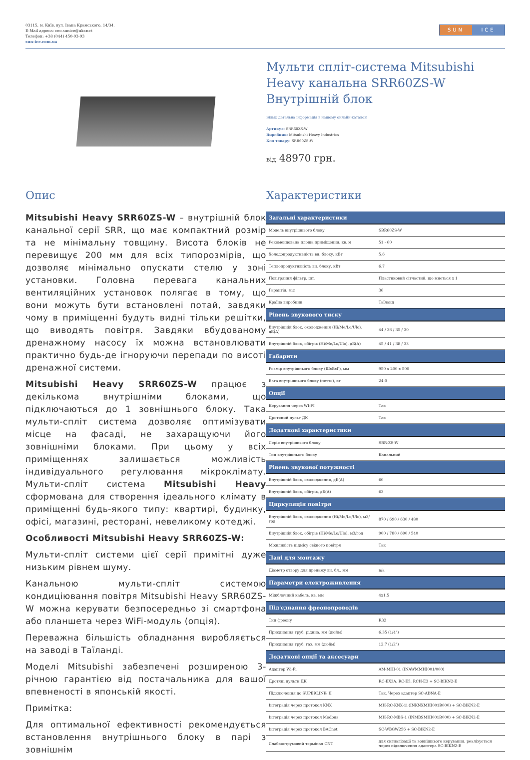03115, м. Київ, вул. Івана Крамського, 14/34.
E-Mail адреса: ceo.sunice@ukr.net
Телефон: +38 (044) 450-93-93
sun-ice.com.ua
SUN ICE
Мульти спліт-система Mitsubishi Heavy канальна SRR60ZS-W Внутрішній блок
Більш детальна інформація в нашому онлайн-каталозі
Артикул: SRR60ZS-W
Виробник: Mitsubishi Heavy Industries
Код товару: SRR60ZS-W
від 48970 грн.
Опис
Mitsubishi Heavy SRR60ZS-W – внутрішній блок канальної серії SRR, що має компактний розмір та не мінімальну товщину. Висота блоків не перевищує 200 мм для всіх типорозмірів, що дозволяє мінімально опускати стелю у зоні установки. Головна перевага канальних вентиляційних установок полягає в тому, що вони можуть бути встановлені потай, завдяки чому в приміщенні будуть видні тільки решітки, що виводять повітря. Завдяки вбудованому дренажному насосу їх можна встановлювати практично будь-де ігноруючи перепади по висоті дренажної системи.
Mitsubishi Heavy SRR60ZS-W працює з декількома внутрішніми блоками, що підключаються до 1 зовнішнього блоку. Така мульти-спліт система дозволяє оптимізувати місце на фасаді, не захаращуючи його зовнішніми блоками. При цьому у всіх приміщеннях залишається можливість індивідуального регулювання мікроклімату. Мульти-спліт система Mitsubishi Heavy сформована для створення ідеального клімату в приміщенні будь-якого типу: квартирі, будинку, офісі, магазині, ресторані, невеликому котеджі.
Особливості Mitsubishi Heavy SRR60ZS-W:
Мульти-спліт системи цієї серії примітні дуже низьким рівнем шуму.
Канальною мульти-спліт системою кондиціювання повітря Mitsubishi Heavy SRR60ZS-W можна керувати безпосередньо зі смартфона або планшета через WiFi-модуль (опція).
Переважна більшість обладнання виробляється на заводі в Таїланді.
Моделі Mitsubishi забезпечені розширеною 3-річною гарантією від постачальника для вашої впевненості в японській якості.
Примітка:
Для оптимальної ефективності рекомендується встановлення внутрішнього блоку в парі з зовнішнім
Характеристики
| Загальні характеристики | |
| --- | --- |
| Модель внутрішнього блоку | SRR60ZS-W |
| Рекомендована площа приміщення, кв. м | 51 - 60 |
| Холодопродуктивність вн. блоку, кВт | 5.6 |
| Теплопродуктивність вн. блоку, кВт | 6.7 |
| Повітряний фільтр, шт. | Пластиковий сітчастий, що миється х 1 |
| Гарантія, міс | 36 |
| Країна виробник | Таїланд |
| Рівень звукового тиску | |
| Внутрішній блок, охолодження (Hi/Me/Lo/Ulo), дБ(А) | 44 / 38 / 35 / 30 |
| Внутрішній блок, обігрів (Hi/Me/Lo/Ulo), дБ(А) | 45 / 41 / 38 / 33 |
| Габарити | |
| Розмір внутрішнього блоку (ШхВхГ), мм | 950 x 200 x 500 |
| Вага внутрішнього блоку (нетто), кг | 24.0 |
| Опції | |
| Керування через WI-FI | Так |
| Дротяний пульт ДК | Так |
| Додаткові характеристики | |
| Серія внутрішнього блоку | SRR-ZS-W |
| Тип внутрішнього блоку | Канальний |
| Рівень звукової потужності | |
| Внутрішній блок, охолодження, дБ(А) | 60 |
| Внутрішній блок, обігрів, дБ(А) | 63 |
| Циркуляція повітря | |
| Внутрішній блок, охолодження (Hi/Me/Lo/Ulo), м3/год | 870 / 690 / 630 / 480 |
| Внутрішній блок, обігрів (Hi/Me/Lo/Ulo), м3/год | 900 / 780 / 690 / 540 |
| Можливість підмісу свіжого повітря | Так |
| Дані для монтажу | |
| Діаметр отвору для дренажу вн. бл., мм | n/a |
| Параметри електроживлення | |
| Міжблочний кабель, кв. мм | 4x1.5 |
| Під'єднання фреонопроводів | |
| Тип фреону | R32 |
| Приєднання труб, рідина, мм (дюйм) | 6.35 (1/4") |
| Приєднання труб, газ, мм (дюйм) | 12.7 (1/2") |
| Додаткові опції та аксесуари | |
| Адаптер Wi-Fi | AM-MHI-01 (INAWMMHI001/000) |
| Дротяні пульти ДК | RC-EX3A, RC-E5, RCH-E3 + SC-BIKN2-E |
| Підключення до SUPERLINK- II | Так. Через адаптер SC-ADNA-E |
| Інтеграція через протокол KNX | MH-RC-KNX-1i (INKNXMHI001R000) + SC-BIKN2-E |
| Інтеграція через протокол Modbus | MH-RC-MBS-1 (INMBSMHI001R000) + SC-BIKN2-E |
| Інтеграція через протокол BACnet | SC-WBGW256 + SC-BIKN2-E |
| Слабкострумовий термінал CNT | для сигналізації та зовнішнього керування, реалізується через підключення адаптера SC-BIKN2-E |